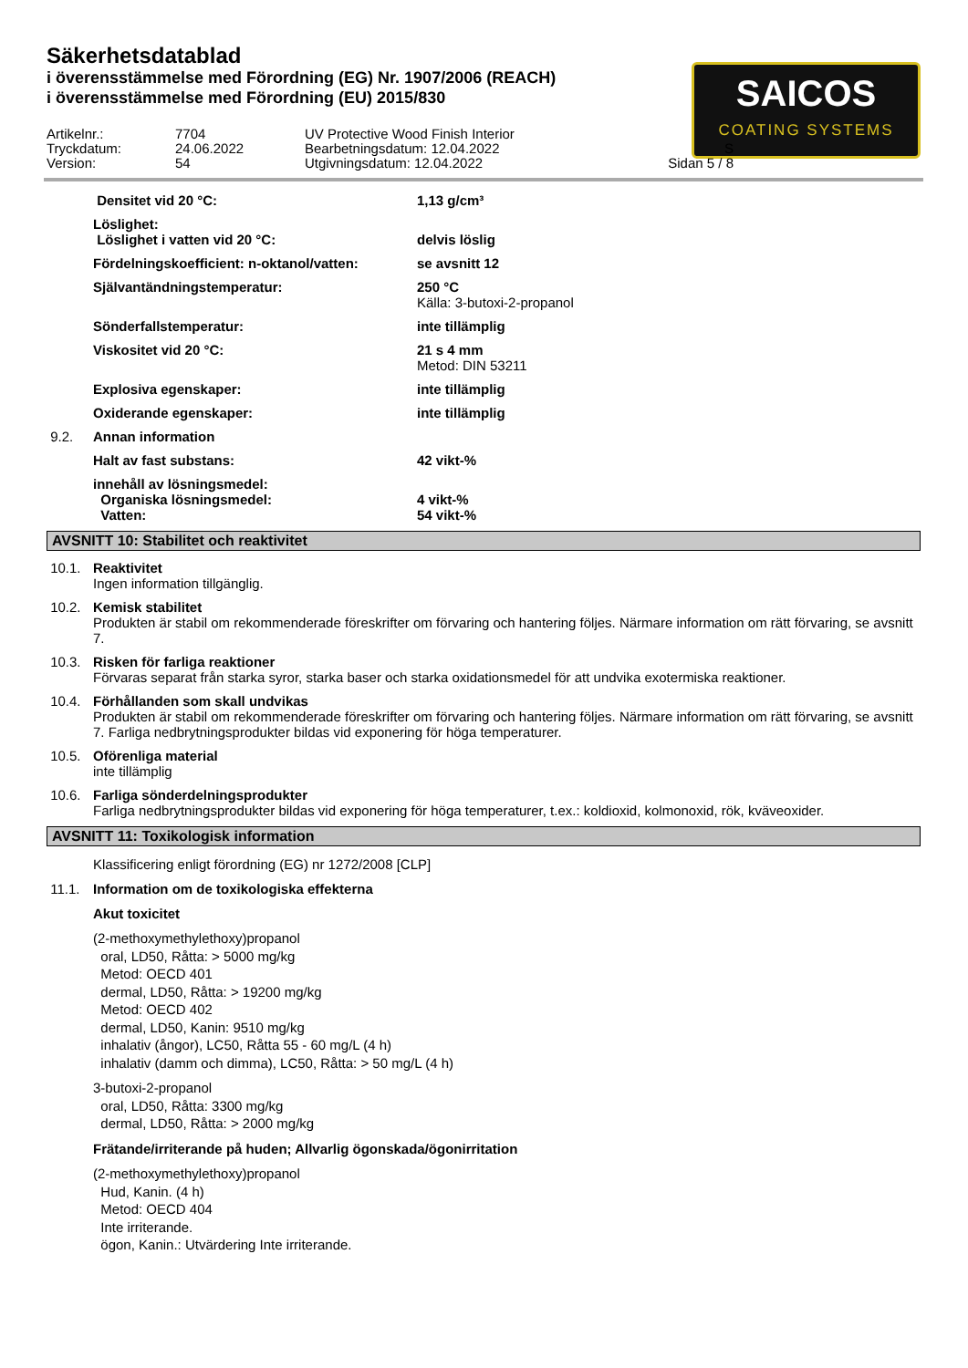Säkerhetsdatablad
i överensstämmelse med Förordning (EG) Nr. 1907/2006 (REACH)
i överensstämmelse med Förordning (EU) 2015/830
SAICOS
COATING SYSTEMS
Artikelnr.:
7704
UV Protective Wood Finish Interior
Tryckdatum:
24.06.2022
Bearbetningsdatum: 12.04.2022
S
Version:
54
Utgivningsdatum: 12.04.2022
Sidan 5 / 8
Densitet vid 20 °C: 1,13 g/cm³
Löslighet:
Löslighet i vatten vid 20 °C: delvis löslig
Fördelningskoefficient: n-oktanol/vatten:
se avsnitt 12
Självantändningstemperatur: 250 °C
Källa: 3-butoxi-2-propanol
Sönderfallstemperatur: inte tillämplig
Viskositet vid 20 °C: 21 s 4 mm
Metod: DIN 53211
Explosiva egenskaper: inte tillämplig
Oxiderande egenskaper: inte tillämplig
9.2. Annan information
Halt av fast substans: 42 vikt-%
innehåll av lösningsmedel:
Organiska lösningsmedel: 4 vikt-%
Vatten: 54 vikt-%
AVSNITT 10: Stabilitet och reaktivitet
10.1. Reaktivitet
Ingen information tillgänglig.
10.2. Kemisk stabilitet
Produkten är stabil om rekommenderade föreskrifter om förvaring och hantering följes. Närmare information om rätt förvaring, se avsnitt 7.
10.3. Risken för farliga reaktioner
Förvaras separat från starka syror, starka baser och starka oxidationsmedel för att undvika exotermiska reaktioner.
10.4. Förhållanden som skall undvikas
Produkten är stabil om rekommenderade föreskrifter om förvaring och hantering följes. Närmare information om rätt förvaring, se avsnitt 7. Farliga nedbrytningsprodukter bildas vid exponering för höga temperaturer.
10.5. Oförenliga material
inte tillämplig
10.6. Farliga sönderdelningsprodukter
Farliga nedbrytningsprodukter bildas vid exponering för höga temperaturer, t.ex.: koldioxid, kolmonoxid, rök, kväveoxider.
AVSNITT 11: Toxikologisk information
Klassificering enligt förordning (EG) nr 1272/2008 [CLP]
11.1. Information om de toxikologiska effekterna
Akut toxicitet
(2-methoxymethylethoxy)propanol
oral, LD50, Råtta: > 5000 mg/kg
Metod: OECD 401
dermal, LD50, Råtta: > 19200 mg/kg
Metod: OECD 402
dermal, LD50, Kanin: 9510 mg/kg
inhalativ (ångor), LC50, Råtta 55 - 60 mg/L (4 h)
inhalativ (damm och dimma), LC50, Råtta: > 50 mg/L (4 h)
3-butoxi-2-propanol
oral, LD50, Råtta: 3300 mg/kg
dermal, LD50, Råtta: > 2000 mg/kg
Frätande/irriterande på huden; Allvarlig ögonskada/ögonirritation
(2-methoxymethylethoxy)propanol
Hud, Kanin. (4 h)
Metod: OECD 404
Inte irriterande.
ögon, Kanin.: Utvärdering Inte irriterande.